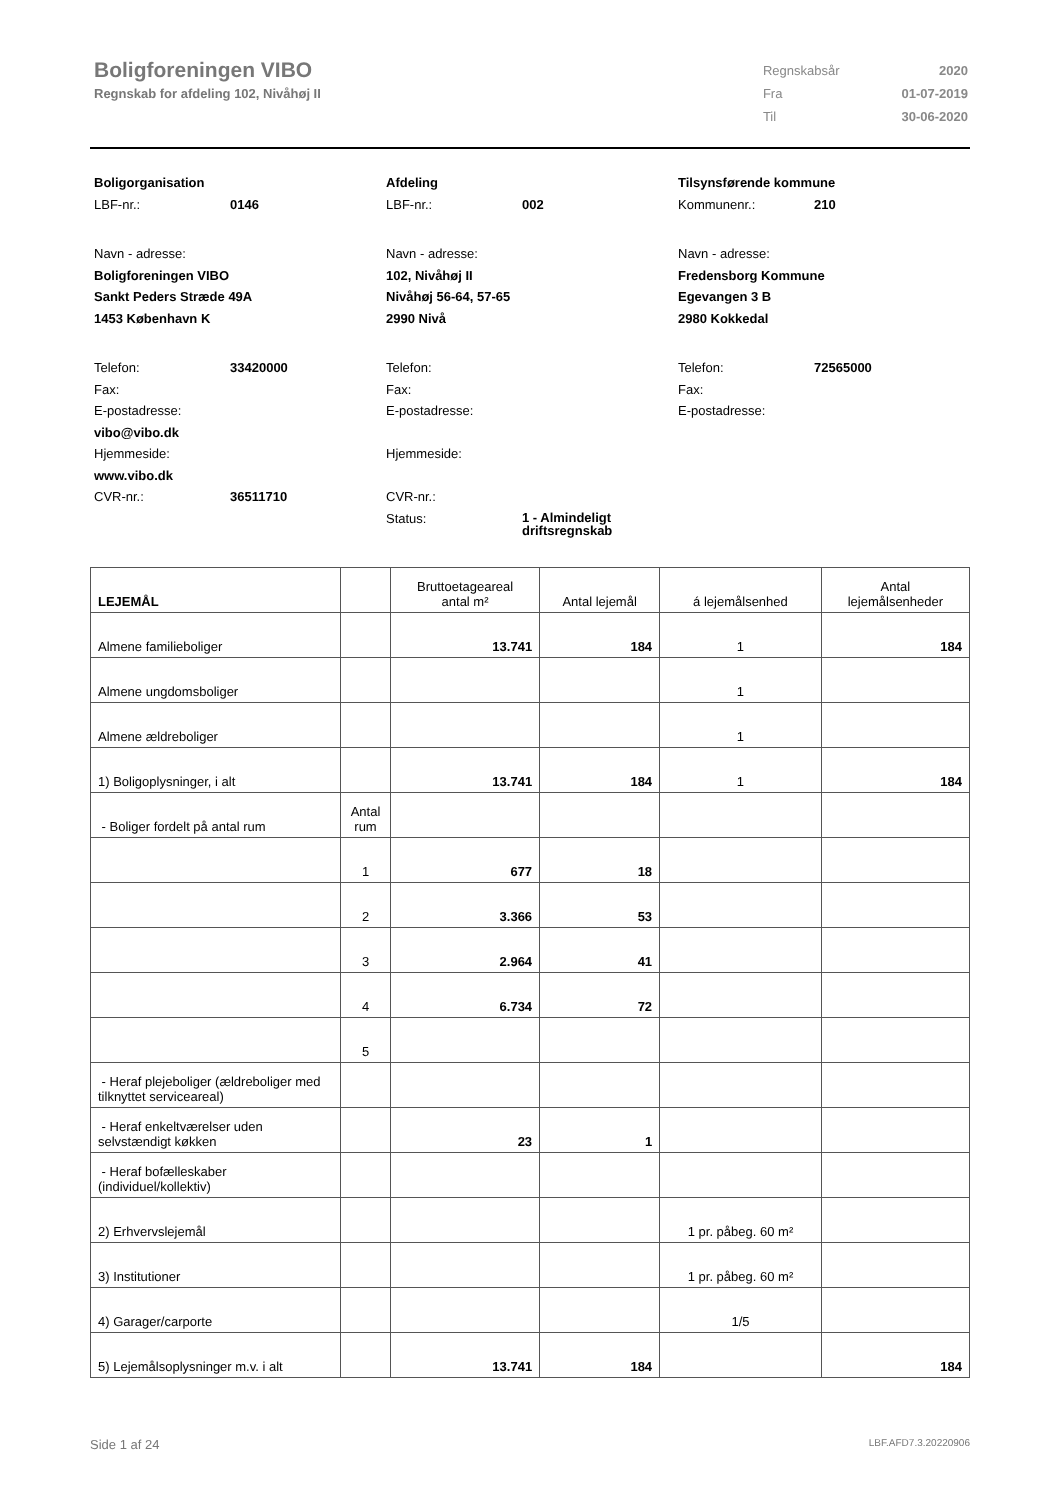Boligforeningen VIBO
Regnskab for afdeling 102, Nivåhøj II
| Regnskabsår | 2020 |
| Fra | 01-07-2019 |
| Til | 30-06-2020 |
Boligorganisation
LBF-nr.: 0146
Navn - adresse:
Boligforeningen VIBO
Sankt Peders Stræde 49A
1453 København K
Telefon: 33420000
Fax:
E-postadresse:
vibo@vibo.dk
Hjemmeside:
www.vibo.dk
CVR-nr.: 36511710
Afdeling
LBF-nr.: 002
Navn - adresse:
102, Nivåhøj II
Nivåhøj 56-64, 57-65
2990 Nivå
Telefon:
Fax:
E-postadresse:
Hjemmeside:
CVR-nr.:
Status: 1 - Almindeligt
driftsregnskab
Tilsynsførende kommune
Kommunenr.: 210
Navn - adresse:
Fredensborg Kommune
Egevangen 3 B
2980 Kokkedal
Telefon: 72565000
Fax:
E-postadresse:
| LEJEMÅL | | Bruttoetageareal antal m² | Antal lejemål | á lejemålsenhed | Antal lejemålsenheder |
| --- | --- | --- | --- | --- | --- |
| Almene familieboliger | | 13.741 | 184 | 1 | 184 |
| Almene ungdomsboliger | | | | 1 | |
| Almene ældreboliger | | | | 1 | |
| 1) Boligoplysninger, i alt | | 13.741 | 184 | 1 | 184 |
| - Boliger fordelt på antal rum | Antal rum | | | | |
| | 1 | 677 | 18 | | |
| | 2 | 3.366 | 53 | | |
| | 3 | 2.964 | 41 | | |
| | 4 | 6.734 | 72 | | |
| | 5 | | | | |
| - Heraf plejeboliger (ældreboliger med tilknyttet serviceareal) | | | | | |
| - Heraf enkeltværelser uden selvstændigt køkken | | 23 | 1 | | |
| - Heraf bofælleskaber (individuel/kollektiv) | | | | | |
| 2) Erhvervslejemål | | | | 1 pr. påbeg. 60 m² | |
| 3) Institutioner | | | | 1 pr. påbeg. 60 m² | |
| 4) Garager/carporte | | | | 1/5 | |
| 5) Lejemålsoplysninger m.v. i alt | | 13.741 | 184 | | 184 |
Side 1 af 24 LBF.AFD7.3.20220906